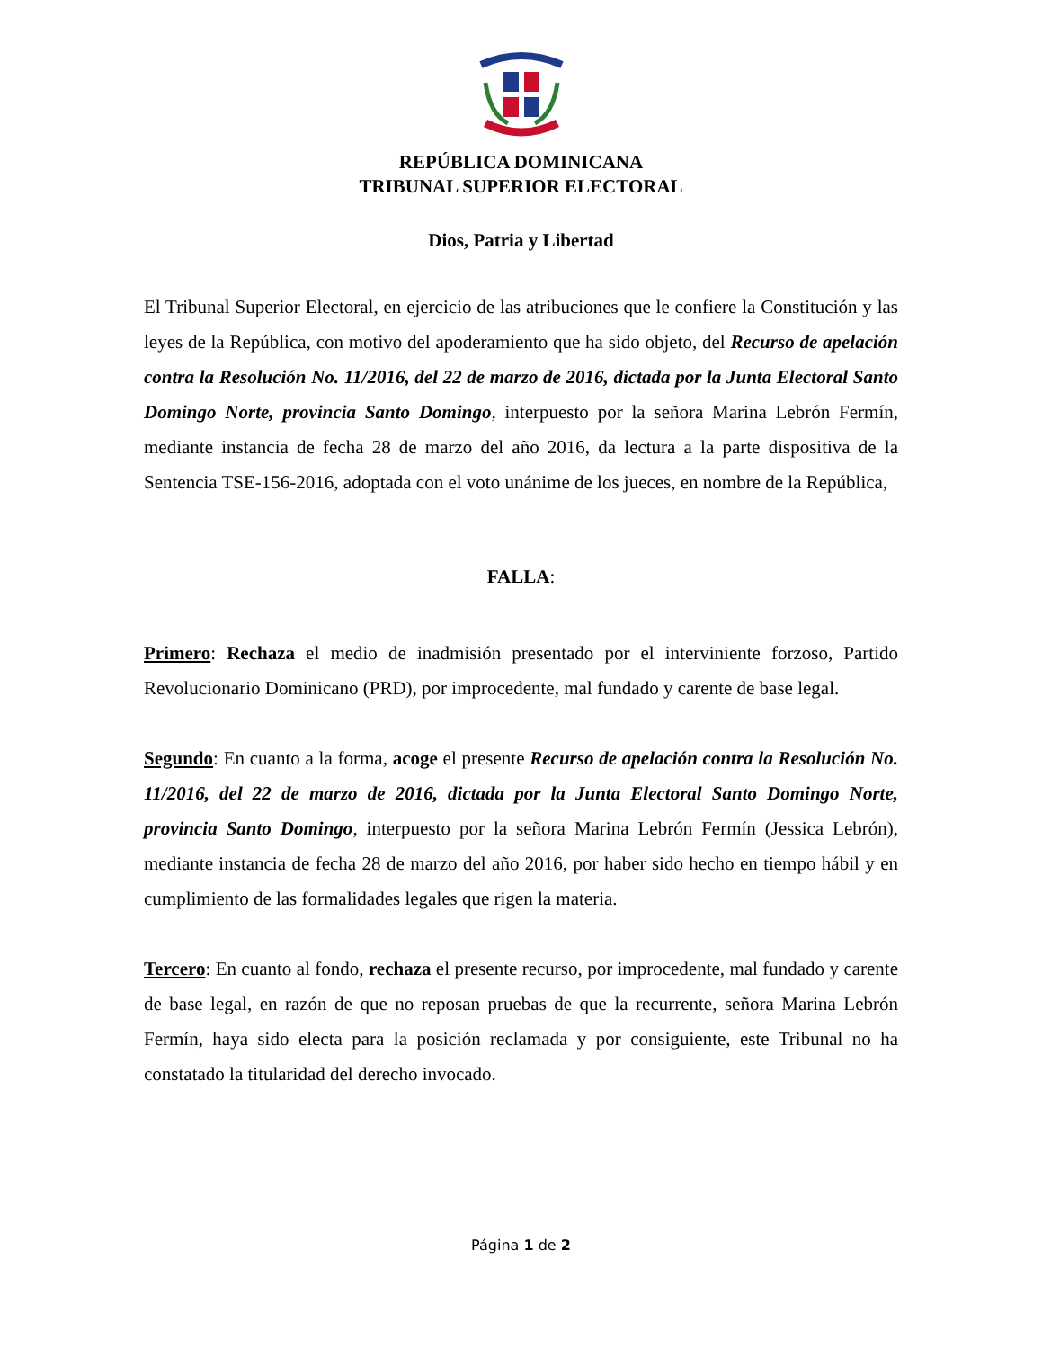REPÚBLICA DOMINICANA
TRIBUNAL SUPERIOR ELECTORAL
Dios, Patria y Libertad
El Tribunal Superior Electoral, en ejercicio de las atribuciones que le confiere la Constitución y las leyes de la República, con motivo del apoderamiento que ha sido objeto, del Recurso de apelación contra la Resolución No. 11/2016, del 22 de marzo de 2016, dictada por la Junta Electoral Santo Domingo Norte, provincia Santo Domingo, interpuesto por la señora Marina Lebrón Fermín, mediante instancia de fecha 28 de marzo del año 2016, da lectura a la parte dispositiva de la Sentencia TSE-156-2016, adoptada con el voto unánime de los jueces, en nombre de la República,
FALLA:
Primero: Rechaza el medio de inadmisión presentado por el interviniente forzoso, Partido Revolucionario Dominicano (PRD), por improcedente, mal fundado y carente de base legal.
Segundo: En cuanto a la forma, acoge el presente Recurso de apelación contra la Resolución No. 11/2016, del 22 de marzo de 2016, dictada por la Junta Electoral Santo Domingo Norte, provincia Santo Domingo, interpuesto por la señora Marina Lebrón Fermín (Jessica Lebrón), mediante instancia de fecha 28 de marzo del año 2016, por haber sido hecho en tiempo hábil y en cumplimiento de las formalidades legales que rigen la materia.
Tercero: En cuanto al fondo, rechaza el presente recurso, por improcedente, mal fundado y carente de base legal, en razón de que no reposan pruebas de que la recurrente, señora Marina Lebrón Fermín, haya sido electa para la posición reclamada y por consiguiente, este Tribunal no ha constatado la titularidad del derecho invocado.
Página 1 de 2